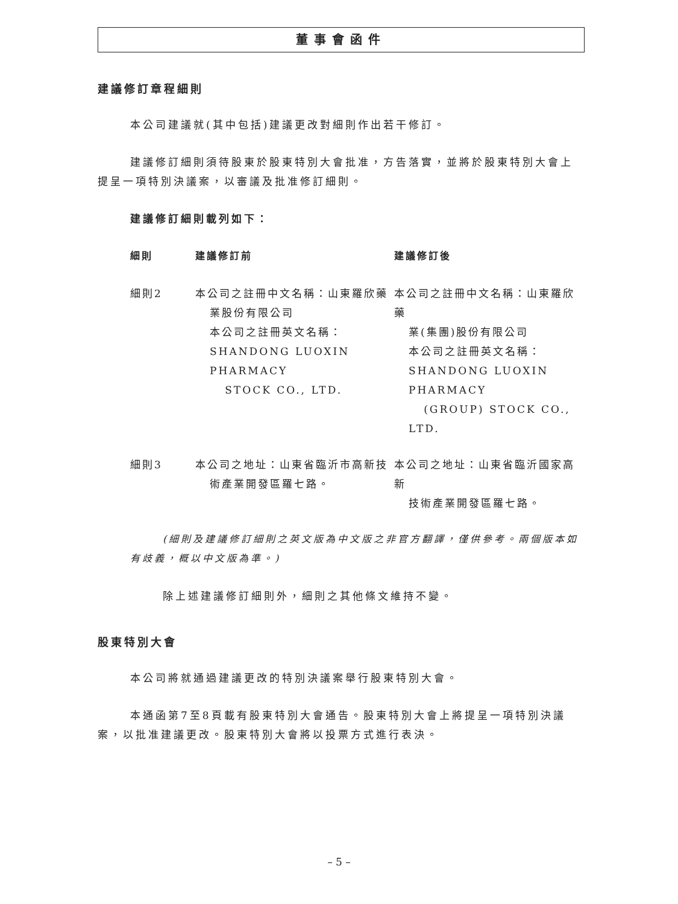董事會函件
建議修訂章程細則
本公司建議就(其中包括)建議更改對細則作出若干修訂。
建議修訂細則須待股東於股東特別大會批准，方告落實，並將於股東特別大會上提呈一項特別決議案，以審議及批准修訂細則。
建議修訂細則載列如下：
| 細則 | 建議修訂前 | 建議修訂後 |
| --- | --- | --- |
| 細則2 | 本公司之註冊中文名稱：山東羅欣藥 業股份有限公司 本公司之註冊英文名稱： SHANDONG LUOXIN PHARMACY STOCK CO., LTD. | 本公司之註冊中文名稱：山東羅欣藥 業(集團)股份有限公司 本公司之註冊英文名稱： SHANDONG LUOXIN PHARMACY (GROUP) STOCK CO., LTD. |
| 細則3 | 本公司之地址：山東省臨沂市高新技 術產業開發區羅七路。 | 本公司之地址：山東省臨沂國家高新 技術產業開發區羅七路。 |
(細則及建議修訂細則之英文版為中文版之非官方翻譯，僅供參考。兩個版本如有歧義，概以中文版為準。)
除上述建議修訂細則外，細則之其他條文維持不變。
股東特別大會
本公司將就通過建議更改的特別決議案舉行股東特別大會。
本通函第7至8頁載有股東特別大會通告。股東特別大會上將提呈一項特別決議案，以批准建議更改。股東特別大會將以投票方式進行表決。
– 5 –